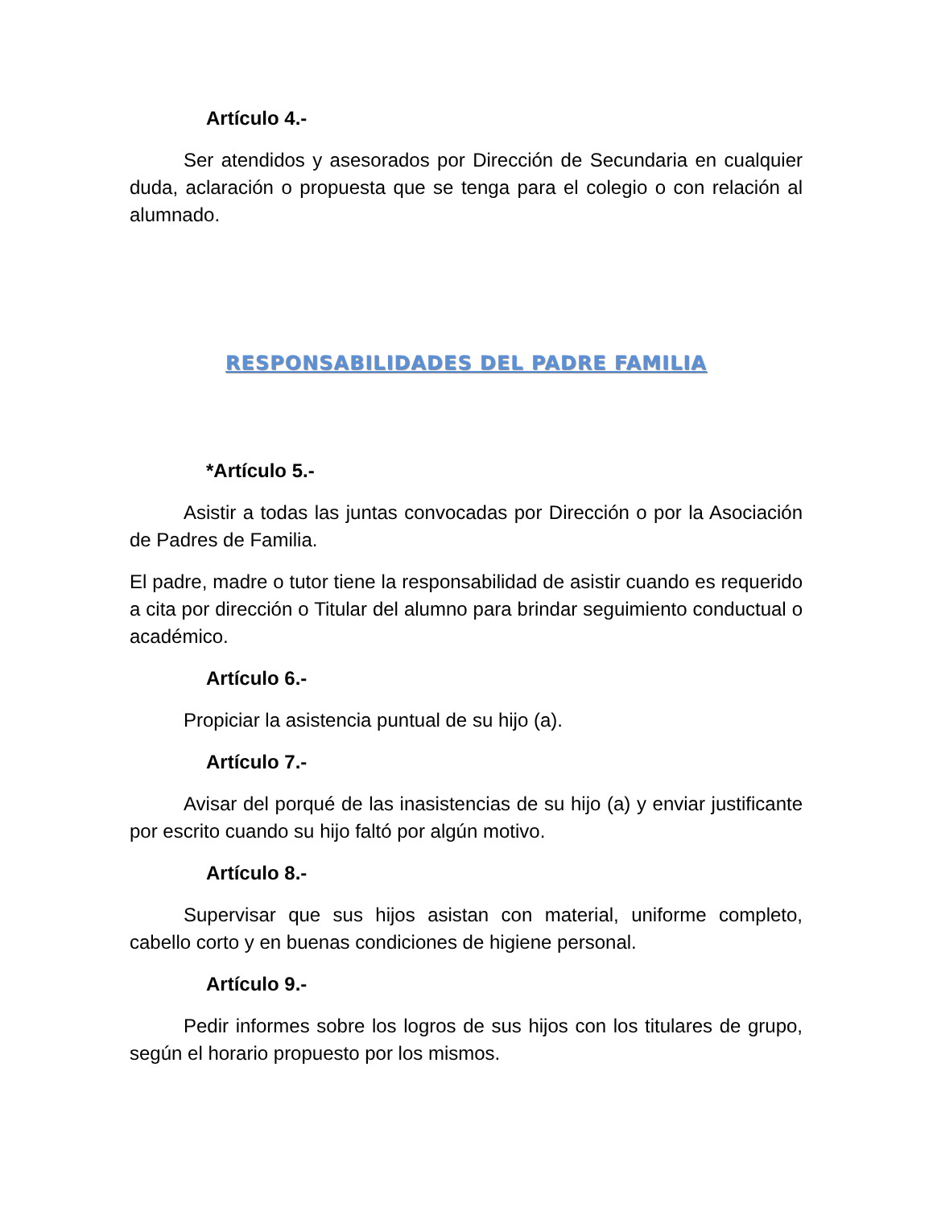Artículo 4.-
Ser atendidos y asesorados por Dirección de Secundaria en cualquier duda, aclaración o propuesta que se tenga para el colegio o con relación al alumnado.
RESPONSABILIDADES DEL PADRE FAMILIA
*Artículo 5.-
Asistir a todas las juntas convocadas por Dirección o por la Asociación de Padres de Familia.
El padre, madre o tutor tiene la responsabilidad de asistir cuando es requerido a cita por dirección o Titular del alumno para brindar seguimiento conductual o académico.
Artículo 6.-
Propiciar la asistencia puntual de su hijo (a).
Artículo 7.-
Avisar del porqué de las inasistencias de su hijo (a) y enviar justificante por escrito cuando su hijo faltó por algún motivo.
Artículo 8.-
Supervisar que sus hijos asistan con material, uniforme completo, cabello corto y en buenas condiciones de higiene personal.
Artículo 9.-
Pedir informes sobre los logros de sus hijos con los titulares de grupo, según el horario propuesto por los mismos.